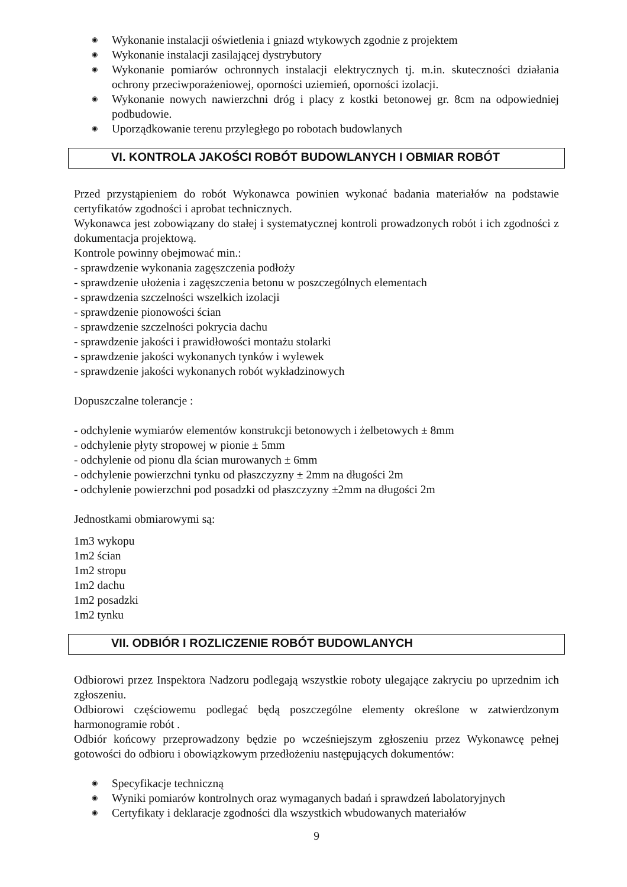◉ Wykonanie instalacji oświetlenia i gniazd wtykowych zgodnie z projektem
◉ Wykonanie instalacji zasilającej dystrybutory
◉ Wykonanie pomiarów ochronnych instalacji elektrycznych tj. m.in. skuteczności działania ochrony przeciwporażeniowej, oporności uziemień, oporności izolacji.
◉ Wykonanie nowych nawierzchni dróg i placy z kostki betonowej gr. 8cm na odpowiedniej podbudowie.
◉ Uporządkowanie terenu przyległego po robotach budowlanych
VI. KONTROLA JAKOŚCI ROBÓT BUDOWLANYCH I OBMIAR ROBÓT
Przed przystąpieniem do robót Wykonawca powinien wykonać badania materiałów na podstawie certyfikatów zgodności i aprobat technicznych.
Wykonawca jest zobowiązany do stałej i systematycznej kontroli prowadzonych robót i ich zgodności z dokumentacja projektową.
Kontrole powinny obejmować min.:
- sprawdzenie wykonania zagęszczenia podłoży
- sprawdzenie ułożenia i zagęszczenia betonu w poszczególnych elementach
- sprawdzenia szczelności wszelkich izolacji
- sprawdzenie pionowości ścian
- sprawdzenie szczelności pokrycia dachu
- sprawdzenie jakości i prawidłowości montażu stolarki
- sprawdzenie jakości wykonanych tynków i wylewek
- sprawdzenie jakości wykonanych robót wykładzinowych
Dopuszczalne tolerancje :
- odchylenie wymiarów elementów konstrukcji betonowych i żelbetowych ± 8mm
- odchylenie płyty stropowej w pionie ± 5mm
- odchylenie od pionu dla ścian murowanych ± 6mm
- odchylenie powierzchni tynku od płaszczyzny ± 2mm na długości 2m
- odchylenie powierzchni pod posadzki od płaszczyzny ±2mm na długości 2m
Jednostkami obmiarowymi są:
1m3 wykopu
1m2 ścian
1m2 stropu
1m2 dachu
1m2 posadzki
1m2 tynku
VII. ODBIÓR I ROZLICZENIE ROBÓT BUDOWLANYCH
Odbiorowi przez Inspektora Nadzoru podlegają wszystkie roboty ulegające zakryciu po uprzednim ich zgłoszeniu.
Odbiorowi częściowemu podlegać będą poszczególne elementy określone w zatwierdzonym harmonogramie robót .
Odbiór końcowy przeprowadzony będzie po wcześniejszym zgłoszeniu przez Wykonawcę pełnej gotowości do odbioru i obowiązkowym przedłożeniu następujących dokumentów:
◉ Specyfikacje techniczną
◉ Wyniki pomiarów kontrolnych oraz wymaganych badań i sprawdzeń labolatoryjnych
◉ Certyfikaty i deklaracje zgodności dla wszystkich wbudowanych materiałów
9